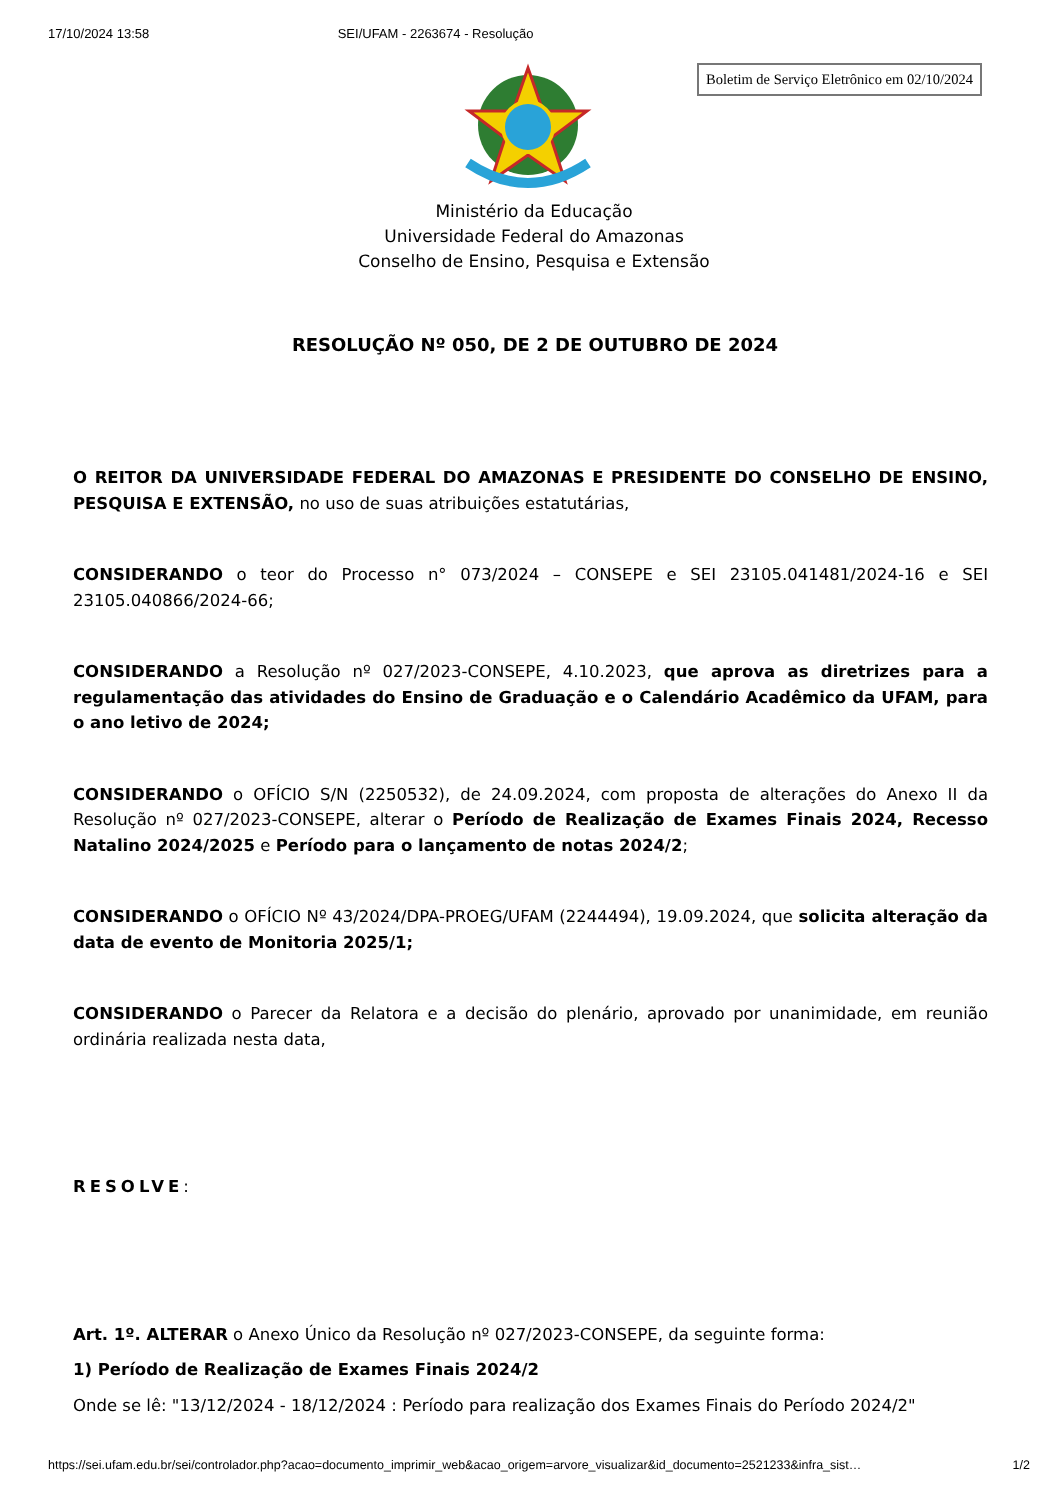17/10/2024 13:58 SEI/UFAM - 2263674 - Resolução
Boletim de Serviço Eletrônico em 02/10/2024
Ministério da Educação
Universidade Federal do Amazonas
Conselho de Ensino, Pesquisa e Extensão
RESOLUÇÃO Nº 050, DE 2 DE OUTUBRO DE 2024
O REITOR DA UNIVERSIDADE FEDERAL DO AMAZONAS E PRESIDENTE DO CONSELHO DE ENSINO, PESQUISA E EXTENSÃO, no uso de suas atribuições estatutárias,
CONSIDERANDO o teor do Processo n° 073/2024 – CONSEPE e SEI 23105.041481/2024-16 e SEI 23105.040866/2024-66;
CONSIDERANDO a Resolução nº 027/2023-CONSEPE, 4.10.2023, que aprova as diretrizes para a regulamentação das atividades do Ensino de Graduação e o Calendário Acadêmico da UFAM, para o ano letivo de 2024;
CONSIDERANDO o OFÍCIO S/N (2250532), de 24.09.2024, com proposta de alterações do Anexo II da Resolução nº 027/2023-CONSEPE, alterar o Período de Realização de Exames Finais 2024, Recesso Natalino 2024/2025 e Período para o lançamento de notas 2024/2;
CONSIDERANDO o OFÍCIO Nº 43/2024/DPA-PROEG/UFAM (2244494), 19.09.2024, que solicita alteração da data de evento de Monitoria 2025/1;
CONSIDERANDO o Parecer da Relatora e a decisão do plenário, aprovado por unanimidade, em reunião ordinária realizada nesta data,
RESOLVE:
Art. 1º. ALTERAR o Anexo Único da Resolução nº 027/2023-CONSEPE, da seguinte forma:
1) Período de Realização de Exames Finais 2024/2
Onde se lê: "13/12/2024 - 18/12/2024 : Período para realização dos Exames Finais do Período 2024/2"
https://sei.ufam.edu.br/sei/controlador.php?acao=documento_imprimir_web&acao_origem=arvore_visualizar&id_documento=2521233&infra_sist… 1/2